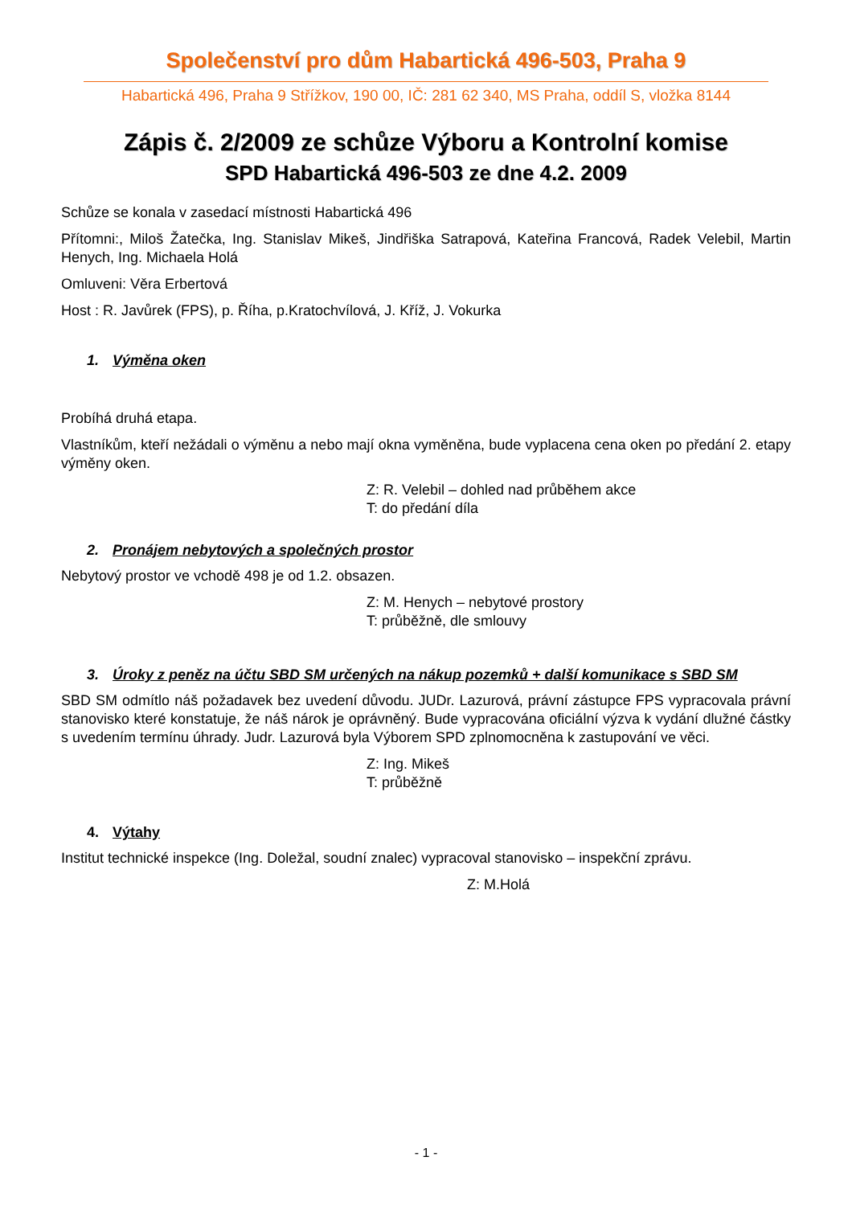Společenství pro dům Habartická 496-503, Praha 9
Habartická 496, Praha 9 Střížkov, 190 00, IČ: 281 62 340, MS Praha, oddíl S, vložka 8144
Zápis č. 2/2009 ze schůze Výboru a Kontrolní komise
SPD Habartická 496-503 ze dne 4.2. 2009
Schůze se konala v zasedací místnosti Habartická 496
Přítomni:, Miloš Žatečka, Ing. Stanislav Mikeš, Jindřiška Satrapová, Kateřina Francová, Radek Velebil, Martin Henych, Ing. Michaela Holá
Omluveni: Věra Erbertová
Host : R. Javůrek (FPS), p. Říha, p.Kratochvílová, J. Kříž, J. Vokurka
1. Výměna oken
Probíhá druhá etapa.
Vlastníkům, kteří nežádali o výměnu a nebo mají okna vyměněna, bude vyplacena cena oken po předání 2. etapy výměny oken.
Z: R. Velebil – dohled nad průběhem akce
T: do předání díla
2. Pronájem nebytových a společných prostor
Nebytový prostor ve vchodě 498 je od 1.2. obsazen.
Z: M. Henych – nebytové prostory
T: průběžně, dle smlouvy
3. Úroky z peněz na účtu SBD SM určených na nákup pozemků + další komunikace s SBD SM
SBD SM odmítlo náš požadavek bez uvedení důvodu. JUDr. Lazurová, právní zástupce FPS vypracovala právní stanovisko které konstatuje, že náš nárok je oprávněný. Bude vypracována oficiální výzva k vydání dlužné částky s uvedením termínu úhrady. Judr. Lazurová byla Výborem SPD zplnomocněna k zastupování ve věci.
Z: Ing. Mikeš
T: průběžně
4. Výtahy
Institut technické inspekce (Ing. Doležal, soudní znalec) vypracoval stanovisko – inspekční zprávu.
Z: M.Holá
- 1 -